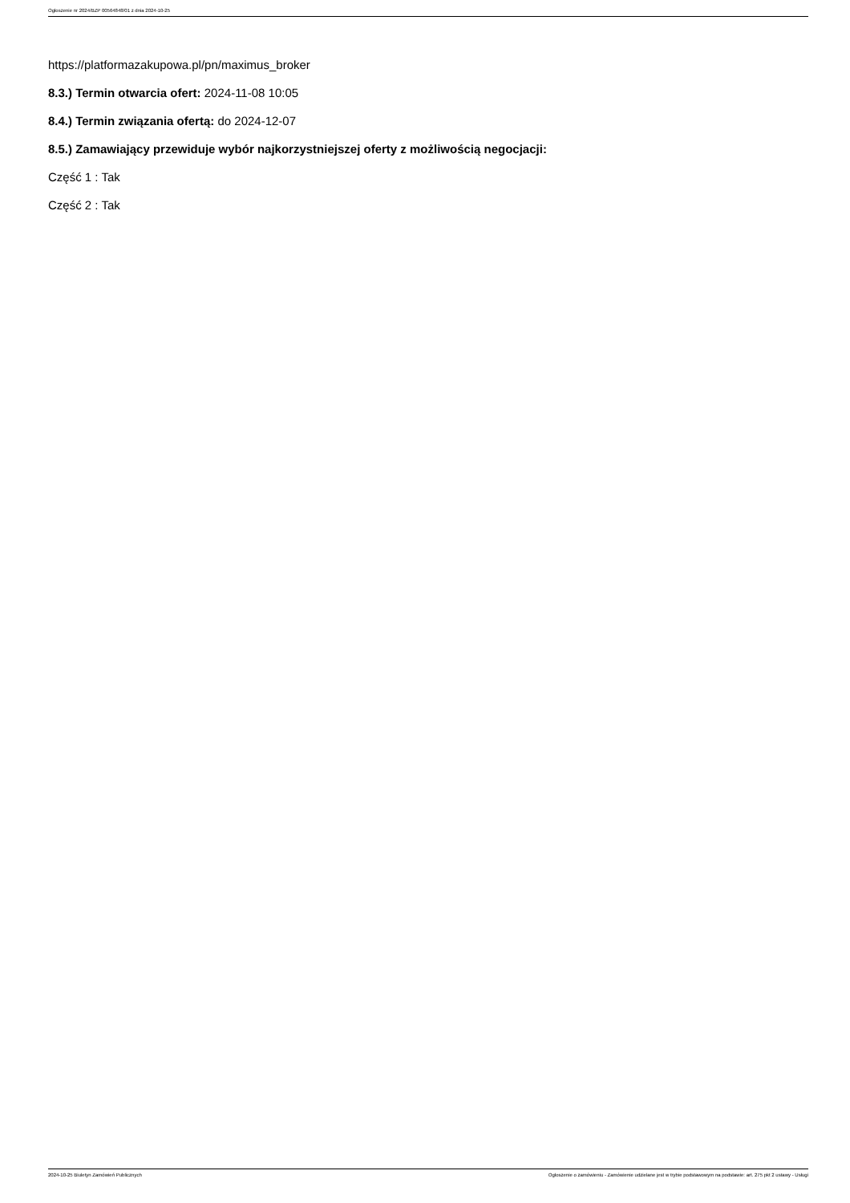Ogłoszenie nr 2024/BZP 00564848/01 z dnia 2024-10-25
https://platformazakupowa.pl/pn/maximus_broker
8.3.) Termin otwarcia ofert: 2024-11-08 10:05
8.4.) Termin związania ofertą: do 2024-12-07
8.5.) Zamawiający przewiduje wybór najkorzystniejszej oferty z możliwością negocjacji:
Część 1 : Tak
Część 2 : Tak
2024-10-25 Biuletyn Zamówień Publicznych Ogłoszenie o zamówieniu - Zamówienie udzielane jest w trybie podstawowym na podstawie: art. 275 pkt 2 ustawy - Usługi